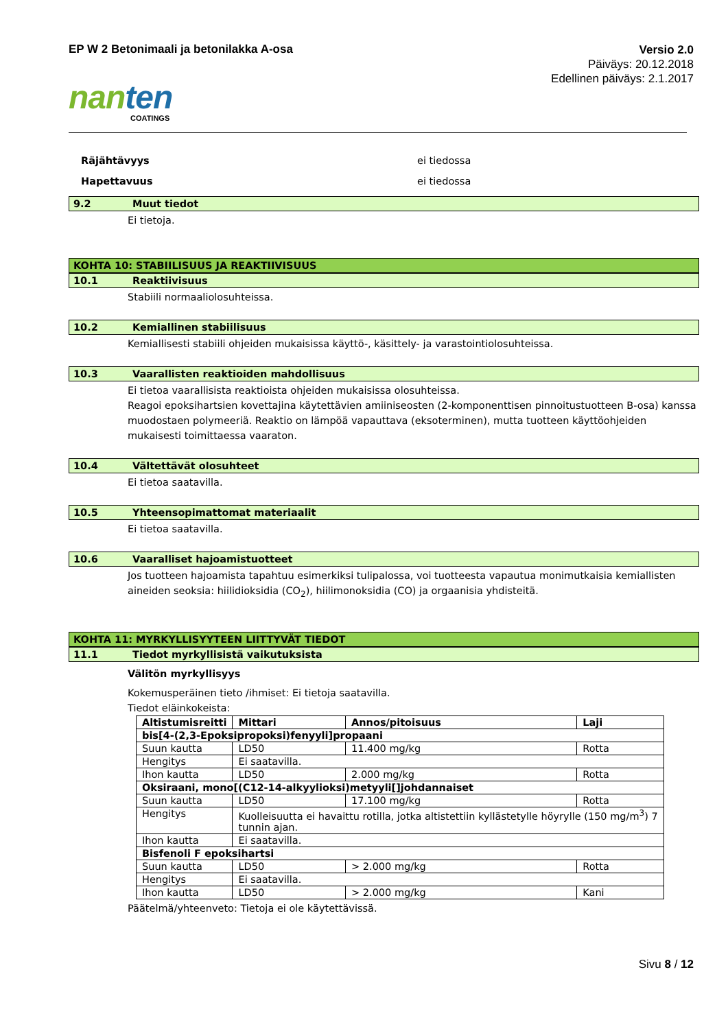EP W 2 Betonimaali ja betonilakka A-osa
Versio 2.0
Päiväys: 20.12.2018
Edellinen päiväys: 2.1.2017
nanten
COATINGS
Räjähtävyys ei tiedossa
Hapettavuus ei tiedossa
9.2 Muut tiedot
Ei tietoja.
KOHTA 10: STABIILISUUS JA REAKTIIVISUUS
10.1 Reaktiivisuus
Stabiili normaaliolosuhteissa.
10.2 Kemiallinen stabiilisuus
Kemiallisesti stabiili ohjeiden mukaisissa käyttö-, käsittely- ja varastointiolosuhteissa.
10.3 Vaarallisten reaktioiden mahdollisuus
Ei tietoa vaarallisista reaktioista ohjeiden mukaisissa olosuhteissa.
Reagoi epoksihartsien kovettajina käytettävien amiiniseosten (2-komponenttisen pinnoitustuotteen B-osa) kanssa muodostaen polymeeriä. Reaktio on lämpöä vapauttava (eksoterminen), mutta tuotteen käyttöohjeiden mukaisesti toimittaessa vaaraton.
10.4 Vältettävät olosuhteet
Ei tietoa saatavilla.
10.5 Yhteensopimattomat materiaalit
Ei tietoa saatavilla.
10.6 Vaaralliset hajoamistuotteet
Jos tuotteen hajoamista tapahtuu esimerkiksi tulipalossa, voi tuotteesta vapautua monimutkaisia kemiallisten aineiden seoksia: hiilidioksidia (CO<sub>2</sub>), hiilimonoksidia (CO) ja orgaanisia yhdisteitä.
KOHTA 11: MYRKYLLISYYTEEN LIITTYVÄT TIEDOT
11.1 Tiedot myrkyllisistä vaikutuksista
Välitön myrkyllisyys
Kokemusperäinen tieto /ihmiset: Ei tietoja saatavilla.
Tiedot eläinkokeista:
| Altistumisreitti | Mittari | Annos/pitoisuus | Laji |
| bis[4-(2,3-Epoksipropoksi)fenyyli]propaani | | | |
| Suun kautta | LD50 | 11.400 mg/kg | Rotta |
| Hengitys | Ei saatavilla. | | |
| Ihon kautta | LD50 | 2.000 mg/kg | Rotta |
| Oksiraani, mono[(C12-14-alkyylioksi)metyyli[]johdannaiset | | | |
| Suun kautta | LD50 | 17.100 mg/kg | Rotta |
| Hengitys | Kuolleisuutta ei havaittu rotilla, jotka altistettiin kyllästetylle höyrylle (150 mg/m<sup>3</sup>) 7 tunnin ajan. | | |
| Ihon kautta | Ei saatavilla. | | |
| Bisfenoli F epoksihartsi | | | |
| Suun kautta | LD50 | > 2.000 mg/kg | Rotta |
| Hengitys | Ei saatavilla. | | |
| Ihon kautta | LD50 | > 2.000 mg/kg | Kani |
Päätelmä/yhteenveto: Tietoja ei ole käytettävissä.
Sivu 8 / 12